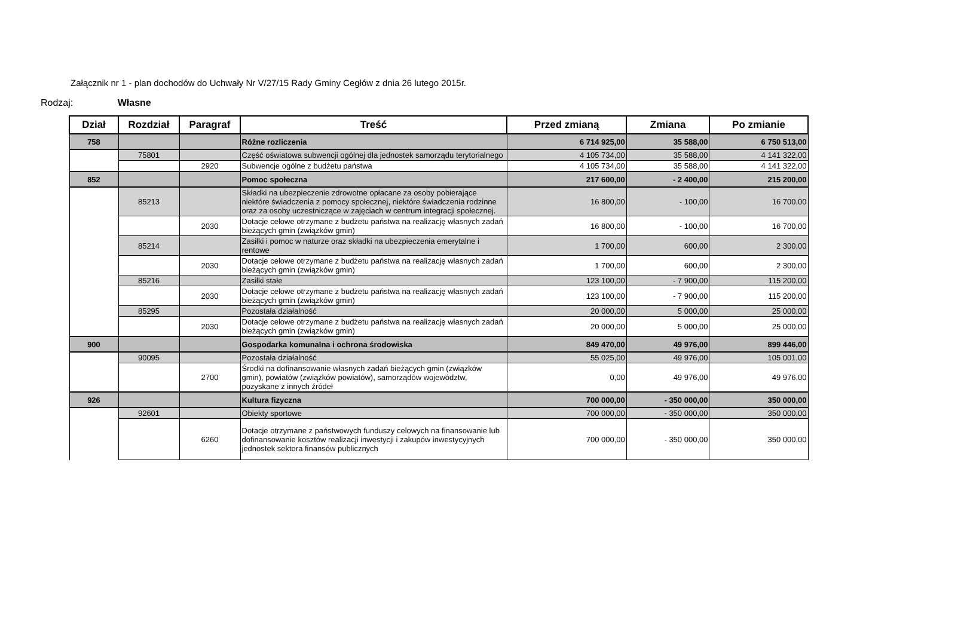Załącznik nr 1 - plan dochodów do Uchwały Nr V/27/15 Rady Gminy Cegłów z dnia 26 lutego 2015r.
Rodzaj: Własne
| Dział | Rozdział | Paragraf | Treść | Przed zmianą | Zmiana | Po zmianie |
| --- | --- | --- | --- | --- | --- | --- |
| 758 | | | Różne rozliczenia | 6 714 925,00 | 35 588,00 | 6 750 513,00 |
| | 75801 | | Część oświatowa subwencji ogólnej dla jednostek samorządu terytorialnego | 4 105 734,00 | 35 588,00 | 4 141 322,00 |
| | | 2920 | Subwencje ogólne z budżetu państwa | 4 105 734,00 | 35 588,00 | 4 141 322,00 |
| 852 | | | Pomoc społeczna | 217 600,00 | - 2 400,00 | 215 200,00 |
| | 85213 | | Składki na ubezpieczenie zdrowotne opłacane za osoby pobierające niektóre świadczenia z pomocy społecznej, niektóre świadczenia rodzinne oraz za osoby uczestniczące w zajęciach w centrum integracji społecznej. | 16 800,00 | - 100,00 | 16 700,00 |
| | | 2030 | Dotacje celowe otrzymane z budżetu państwa na realizację własnych zadań bieżących gmin (związków gmin) | 16 800,00 | - 100,00 | 16 700,00 |
| | 85214 | | Zasiłki i pomoc w naturze oraz składki na ubezpieczenia emerytalne i rentowe | 1 700,00 | 600,00 | 2 300,00 |
| | | 2030 | Dotacje celowe otrzymane z budżetu państwa na realizację własnych zadań bieżących gmin (związków gmin) | 1 700,00 | 600,00 | 2 300,00 |
| | 85216 | | Zasiłki stałe | 123 100,00 | - 7 900,00 | 115 200,00 |
| | | 2030 | Dotacje celowe otrzymane z budżetu państwa na realizację własnych zadań bieżących gmin (związków gmin) | 123 100,00 | - 7 900,00 | 115 200,00 |
| | 85295 | | Pozostała działalność | 20 000,00 | 5 000,00 | 25 000,00 |
| | | 2030 | Dotacje celowe otrzymane z budżetu państwa na realizację własnych zadań bieżących gmin (związków gmin) | 20 000,00 | 5 000,00 | 25 000,00 |
| 900 | | | Gospodarka komunalna i ochrona środowiska | 849 470,00 | 49 976,00 | 899 446,00 |
| | 90095 | | Pozostała działalność | 55 025,00 | 49 976,00 | 105 001,00 |
| | | 2700 | Środki na dofinansowanie własnych zadań bieżących gmin (związków gmin), powiatów (związków powiatów), samorządów województw, pozyskane z innych źródeł | 0,00 | 49 976,00 | 49 976,00 |
| 926 | | | Kultura fizyczna | 700 000,00 | - 350 000,00 | 350 000,00 |
| | 92601 | | Obiekty sportowe | 700 000,00 | - 350 000,00 | 350 000,00 |
| | | 6260 | Dotacje otrzymane z państwowych funduszy celowych na finansowanie lub dofinansowanie kosztów realizacji inwestycji i zakupów inwestycyjnych jednostek sektora finansów publicznych | 700 000,00 | - 350 000,00 | 350 000,00 |